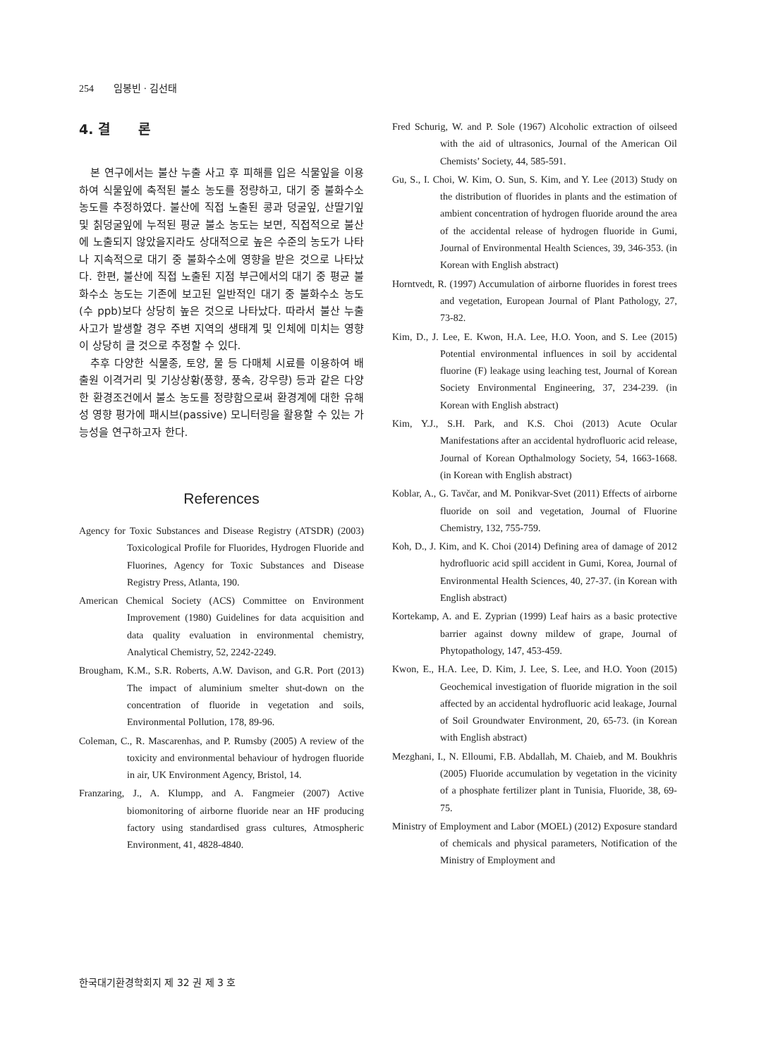254 임봉빈 · 김선태
4. 결 론
본 연구에서는 불산 누출 사고 후 피해를 입은 식물잎을 이용하여 식물잎에 축적된 불소 농도를 정량하고, 대기 중 불화수소 농도를 추정하였다. 불산에 직접 노출된 콩과 덩굴잎, 산딸기잎 및 칡덩굴잎에 누적된 평균 불소 농도는 보면, 직접적으로 불산에 노출되지 않았을지라도 상대적으로 높은 수준의 농도가 나타나 지속적으로 대기 중 불화수소에 영향을 받은 것으로 나타났다. 한편, 불산에 직접 노출된 지점 부근에서의 대기 중 평균 불화수소 농도는 기존에 보고된 일반적인 대기 중 불화수소 농도(수 ppb)보다 상당히 높은 것으로 나타났다. 따라서 불산 누출 사고가 발생할 경우 주변 지역의 생태계 및 인체에 미치는 영향이 상당히 클 것으로 추정할 수 있다.
추후 다양한 식물종, 토양, 물 등 다매체 시료를 이용하여 배출원 이격거리 및 기상상황(풍향, 풍속, 강우량) 등과 같은 다양한 환경조건에서 불소 농도를 정량함으로써 환경계에 대한 유해성 영향 평가에 패시브(passive) 모니터링을 활용할 수 있는 가능성을 연구하고자 한다.
References
Agency for Toxic Substances and Disease Registry (ATSDR) (2003) Toxicological Profile for Fluorides, Hydrogen Fluoride and Fluorines, Agency for Toxic Substances and Disease Registry Press, Atlanta, 190.
American Chemical Society (ACS) Committee on Environment Improvement (1980) Guidelines for data acquisition and data quality evaluation in environmental chemistry, Analytical Chemistry, 52, 2242-2249.
Brougham, K.M., S.R. Roberts, A.W. Davison, and G.R. Port (2013) The impact of aluminium smelter shut-down on the concentration of fluoride in vegetation and soils, Environmental Pollution, 178, 89-96.
Coleman, C., R. Mascarenhas, and P. Rumsby (2005) A review of the toxicity and environmental behaviour of hydrogen fluoride in air, UK Environment Agency, Bristol, 14.
Franzaring, J., A. Klumpp, and A. Fangmeier (2007) Active biomonitoring of airborne fluoride near an HF producing factory using standardised grass cultures, Atmospheric Environment, 41, 4828-4840.
Fred Schurig, W. and P. Sole (1967) Alcoholic extraction of oilseed with the aid of ultrasonics, Journal of the American Oil Chemists’ Society, 44, 585-591.
Gu, S., I. Choi, W. Kim, O. Sun, S. Kim, and Y. Lee (2013) Study on the distribution of fluorides in plants and the estimation of ambient concentration of hydrogen fluoride around the area of the accidental release of hydrogen fluoride in Gumi, Journal of Environmental Health Sciences, 39, 346-353. (in Korean with English abstract)
Horntvedt, R. (1997) Accumulation of airborne fluorides in forest trees and vegetation, European Journal of Plant Pathology, 27, 73-82.
Kim, D., J. Lee, E. Kwon, H.A. Lee, H.O. Yoon, and S. Lee (2015) Potential environmental influences in soil by accidental fluorine (F) leakage using leaching test, Journal of Korean Society Environmental Engineering, 37, 234-239. (in Korean with English abstract)
Kim, Y.J., S.H. Park, and K.S. Choi (2013) Acute Ocular Manifestations after an accidental hydrofluoric acid release, Journal of Korean Opthalmology Society, 54, 1663-1668. (in Korean with English abstract)
Koblar, A., G. Tavčar, and M. Ponikvar-Svet (2011) Effects of airborne fluoride on soil and vegetation, Journal of Fluorine Chemistry, 132, 755-759.
Koh, D., J. Kim, and K. Choi (2014) Defining area of damage of 2012 hydrofluoric acid spill accident in Gumi, Korea, Journal of Environmental Health Sciences, 40, 27-37. (in Korean with English abstract)
Kortekamp, A. and E. Zyprian (1999) Leaf hairs as a basic protective barrier against downy mildew of grape, Journal of Phytopathology, 147, 453-459.
Kwon, E., H.A. Lee, D. Kim, J. Lee, S. Lee, and H.O. Yoon (2015) Geochemical investigation of fluoride migration in the soil affected by an accidental hydrofluoric acid leakage, Journal of Soil Groundwater Environment, 20, 65-73. (in Korean with English abstract)
Mezghani, I., N. Elloumi, F.B. Abdallah, M. Chaieb, and M. Boukhris (2005) Fluoride accumulation by vegetation in the vicinity of a phosphate fertilizer plant in Tunisia, Fluoride, 38, 69-75.
Ministry of Employment and Labor (MOEL) (2012) Exposure standard of chemicals and physical parameters, Notification of the Ministry of Employment and
한국대기환경학회지 제 32 권 제 3 호